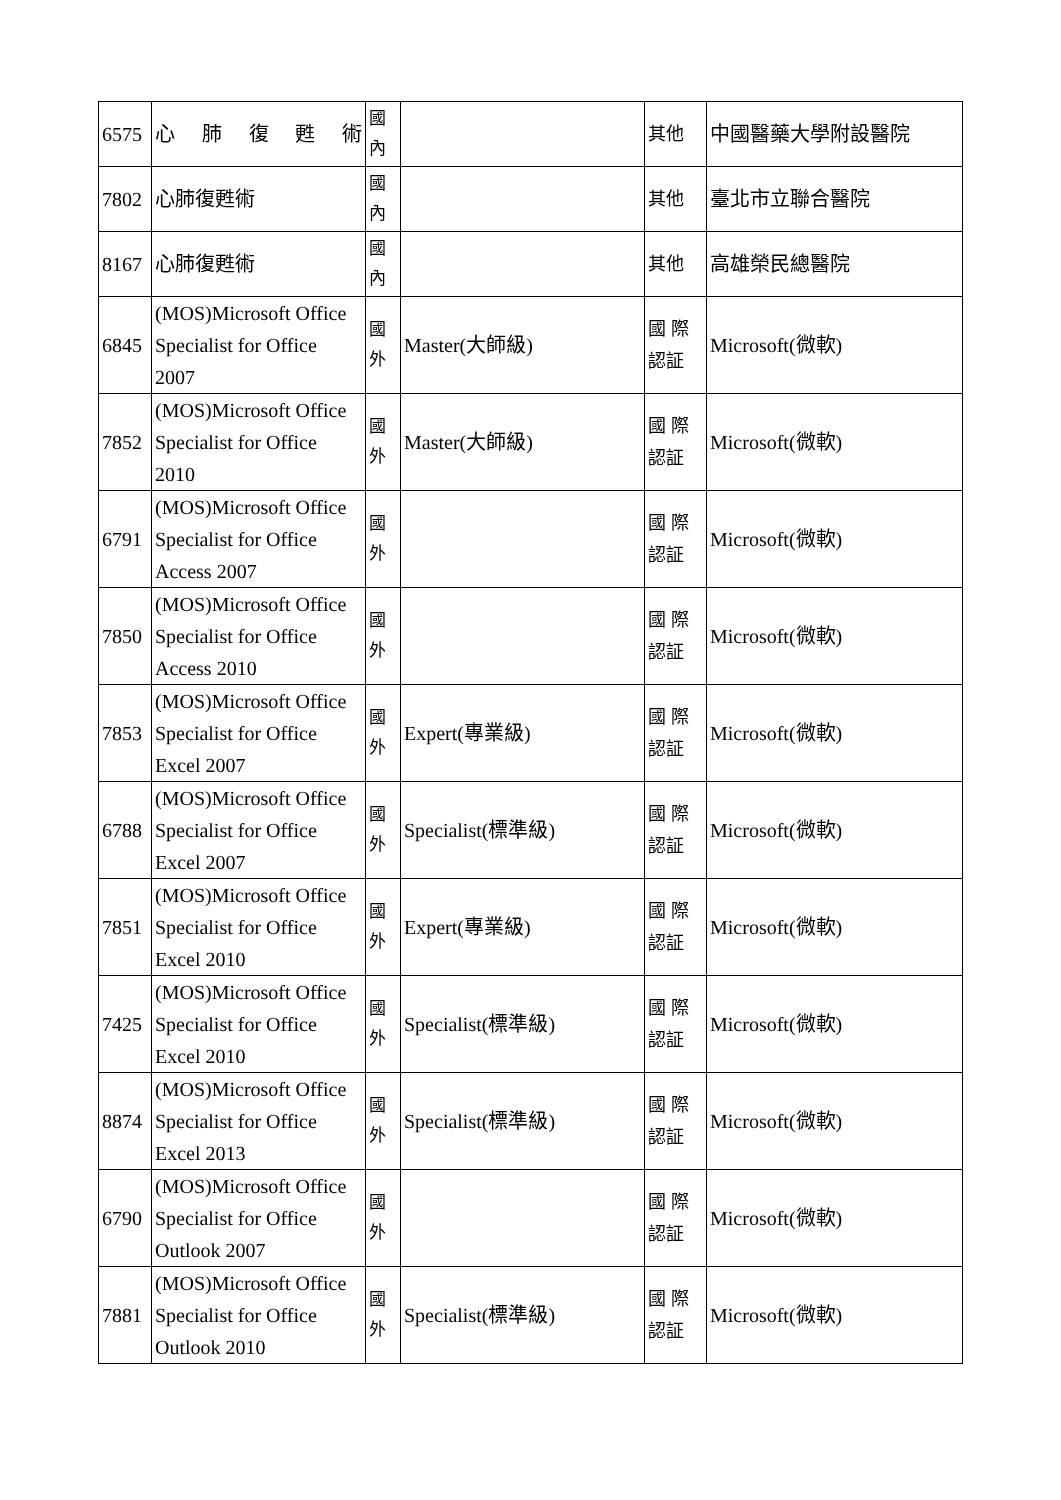| 6575 | 心肺復甦術 | 國 內 | | 其他 | 中國醫藥大學附設醫院 |
| 7802 | 心肺復甦術 | 國 內 | | 其他 | 臺北市立聯合醫院 |
| 8167 | 心肺復甦術 | 國 內 | | 其他 | 高雄榮民總醫院 |
| 6845 | (MOS)Microsoft Office Specialist for Office 2007 | 國 外 | Master(大師級) | 國 際 認証 | Microsoft(微軟) |
| 7852 | (MOS)Microsoft Office Specialist for Office 2010 | 國 外 | Master(大師級) | 國 際 認証 | Microsoft(微軟) |
| 6791 | (MOS)Microsoft Office Specialist for Office Access 2007 | 國 外 | | 國 際 認証 | Microsoft(微軟) |
| 7850 | (MOS)Microsoft Office Specialist for Office Access 2010 | 國 外 | | 國 際 認証 | Microsoft(微軟) |
| 7853 | (MOS)Microsoft Office Specialist for Office Excel 2007 | 國 外 | Expert(專業級) | 國 際 認証 | Microsoft(微軟) |
| 6788 | (MOS)Microsoft Office Specialist for Office Excel 2007 | 國 外 | Specialist(標準級) | 國 際 認証 | Microsoft(微軟) |
| 7851 | (MOS)Microsoft Office Specialist for Office Excel 2010 | 國 外 | Expert(專業級) | 國 際 認証 | Microsoft(微軟) |
| 7425 | (MOS)Microsoft Office Specialist for Office Excel 2010 | 國 外 | Specialist(標準級) | 國 際 認証 | Microsoft(微軟) |
| 8874 | (MOS)Microsoft Office Specialist for Office Excel 2013 | 國 外 | Specialist(標準級) | 國 際 認証 | Microsoft(微軟) |
| 6790 | (MOS)Microsoft Office Specialist for Office Outlook 2007 | 國 外 | | 國 際 認証 | Microsoft(微軟) |
| 7881 | (MOS)Microsoft Office Specialist for Office Outlook 2010 | 國 外 | Specialist(標準級) | 國 際 認証 | Microsoft(微軟) |